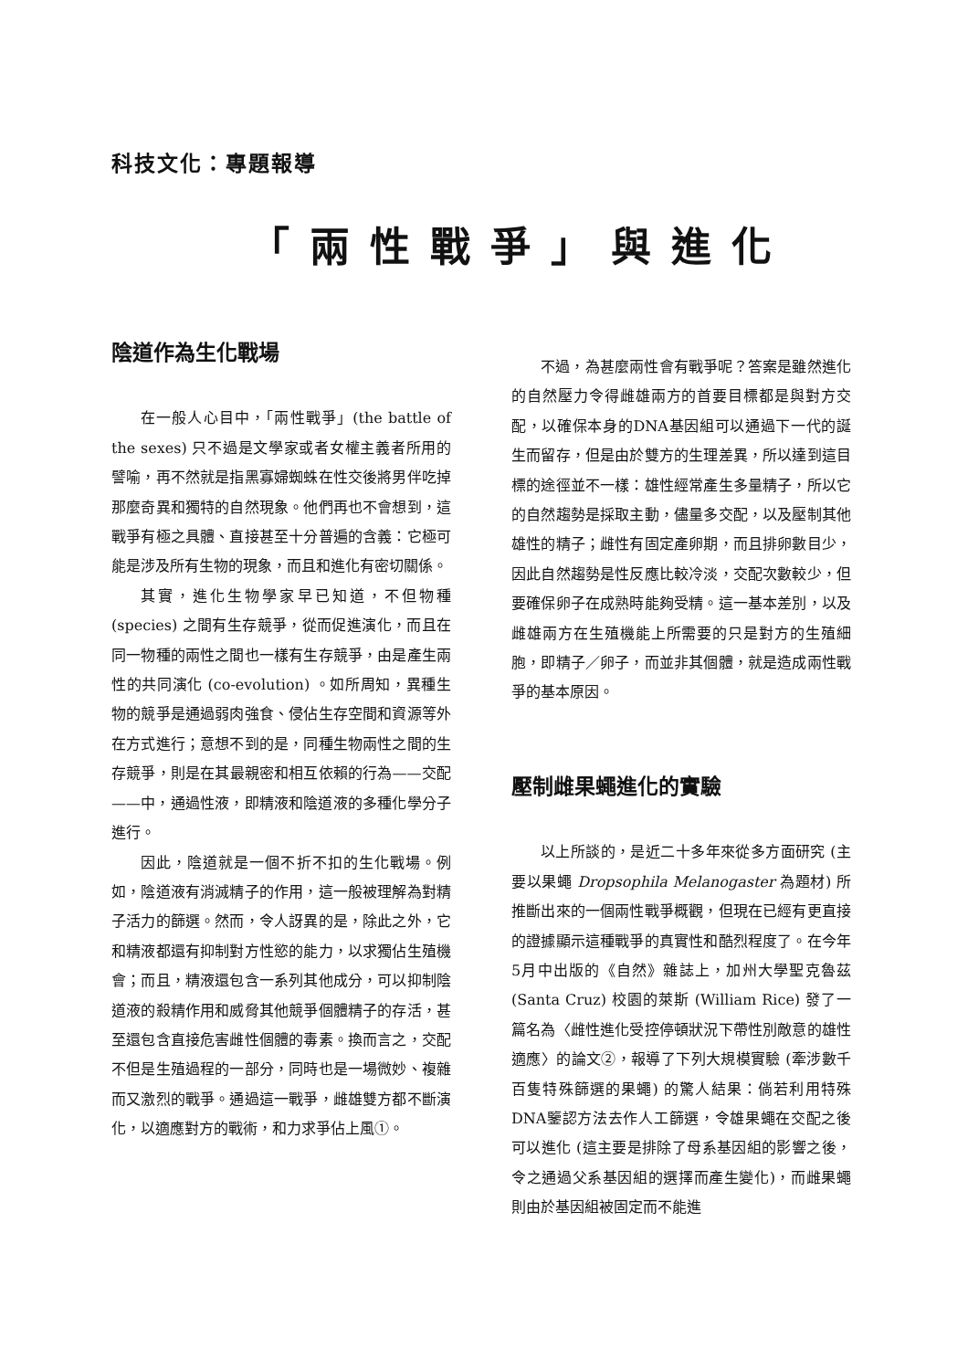科技文化：專題報導
「兩性戰爭」與進化
陰道作為生化戰場
在一般人心目中，「兩性戰爭」(the battle of the sexes) 只不過是文學家或者女權主義者所用的譬喻，再不然就是指黑寡婦蜘蛛在性交後將男伴吃掉那麼奇異和獨特的自然現象。他們再也不會想到，這戰爭有極之具體、直接甚至十分普遍的含義：它極可能是涉及所有生物的現象，而且和進化有密切關係。
其實，進化生物學家早已知道，不但物種 (species) 之間有生存競爭，從而促進演化，而且在同一物種的兩性之間也一樣有生存競爭，由是產生兩性的共同演化 (co-evolution) 。如所周知，異種生物的競爭是通過弱肉強食、侵佔生存空間和資源等外在方式進行；意想不到的是，同種生物兩性之間的生存競爭，則是在其最親密和相互依賴的行為——交配——中，通過性液，即精液和陰道液的多種化學分子進行。
因此，陰道就是一個不折不扣的生化戰場。例如，陰道液有消滅精子的作用，這一般被理解為對精子活力的篩選。然而，令人訝異的是，除此之外，它和精液都還有抑制對方性慾的能力，以求獨佔生殖機會；而且，精液還包含一系列其他成分，可以抑制陰道液的殺精作用和威脅其他競爭個體精子的存活，甚至還包含直接危害雌性個體的毒素。換而言之，交配不但是生殖過程的一部分，同時也是一場微妙、複雜而又激烈的戰爭。通過這一戰爭，雌雄雙方都不斷演化，以適應對方的戰術，和力求爭佔上風①。
不過，為甚麼兩性會有戰爭呢？答案是雖然進化的自然壓力令得雌雄兩方的首要目標都是與對方交配，以確保本身的DNA基因組可以通過下一代的誕生而留存，但是由於雙方的生理差異，所以達到這目標的途徑並不一樣：雄性經常產生多量精子，所以它的自然趨勢是採取主動，儘量多交配，以及壓制其他雄性的精子；雌性有固定產卵期，而且排卵數目少，因此自然趨勢是性反應比較冷淡，交配次數較少，但要確保卵子在成熟時能夠受精。這一基本差別，以及雌雄兩方在生殖機能上所需要的只是對方的生殖細胞，即精子／卵子，而並非其個體，就是造成兩性戰爭的基本原因。
壓制雌果蠅進化的實驗
以上所談的，是近二十多年來從多方面研究 (主要以果蠅 Dropsophila Melanogaster 為題材) 所推斷出來的一個兩性戰爭概觀，但現在已經有更直接的證據顯示這種戰爭的真實性和酷烈程度了。在今年5月中出版的《自然》雜誌上，加州大學聖克魯茲 (Santa Cruz) 校園的萊斯 (William Rice) 發了一篇名為〈雌性進化受控停頓狀況下帶性別敵意的雄性適應〉的論文②，報導了下列大規模實驗 (牽涉數千百隻特殊篩選的果蠅) 的驚人結果：倘若利用特殊DNA鑒認方法去作人工篩選，令雄果蠅在交配之後可以進化 (這主要是排除了母系基因組的影響之後，令之通過父系基因組的選擇而產生變化)，而雌果蠅則由於基因組被固定而不能進